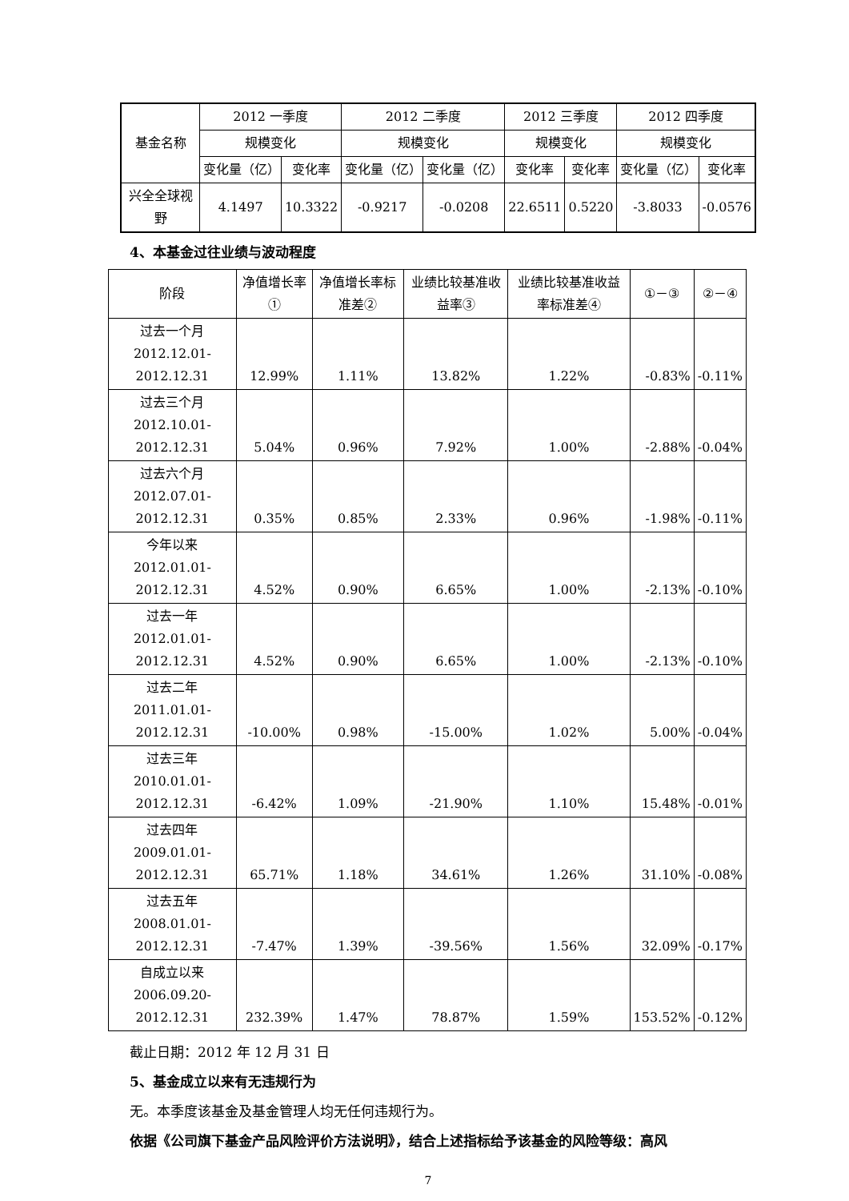| 基金名称 | 2012 一季度 | | 2012 二季度 | | 2012 三季度 | | 2012 四季度 | |
| --- | --- | --- | --- | --- | --- | --- | --- | --- |
| | 规模变化 | | 规模变化 | | 规模变化 | | 规模变化 | |
| | 变化量（亿） | 变化率 | 变化量（亿） | 变化量（亿） | 变化率 | 变化率 | 变化量（亿） | 变化率 |
| 兴全全球视野 | 4.1497 | 10.3322 | -0.9217 | -0.0208 | 22.6511 | 0.5220 | -3.8033 | -0.0576 |
4、本基金过往业绩与波动程度
| 阶段 | 净值增长率① | 净值增长率标准差② | 业绩比较基准收益率③ | 业绩比较基准收益率标准差④ | ①－③ | ②－④ |
| --- | --- | --- | --- | --- | --- | --- |
| 过去一个月 2012.12.01-2012.12.31 | 12.99% | 1.11% | 13.82% | 1.22% | -0.83% | -0.11% |
| 过去三个月 2012.10.01-2012.12.31 | 5.04% | 0.96% | 7.92% | 1.00% | -2.88% | -0.04% |
| 过去六个月 2012.07.01-2012.12.31 | 0.35% | 0.85% | 2.33% | 0.96% | -1.98% | -0.11% |
| 今年以来 2012.01.01-2012.12.31 | 4.52% | 0.90% | 6.65% | 1.00% | -2.13% | -0.10% |
| 过去一年 2012.01.01-2012.12.31 | 4.52% | 0.90% | 6.65% | 1.00% | -2.13% | -0.10% |
| 过去二年 2011.01.01-2012.12.31 | -10.00% | 0.98% | -15.00% | 1.02% | 5.00% | -0.04% |
| 过去三年 2010.01.01-2012.12.31 | -6.42% | 1.09% | -21.90% | 1.10% | 15.48% | -0.01% |
| 过去四年 2009.01.01-2012.12.31 | 65.71% | 1.18% | 34.61% | 1.26% | 31.10% | -0.08% |
| 过去五年 2008.01.01-2012.12.31 | -7.47% | 1.39% | -39.56% | 1.56% | 32.09% | -0.17% |
| 自成立以来 2006.09.20-2012.12.31 | 232.39% | 1.47% | 78.87% | 1.59% | 153.52% | -0.12% |
截止日期：2012 年 12 月 31 日
5、基金成立以来有无违规行为
无。本季度该基金及基金管理人均无任何违规行为。
依据《公司旗下基金产品风险评价方法说明》，结合上述指标给予该基金的风险等级：高风
7